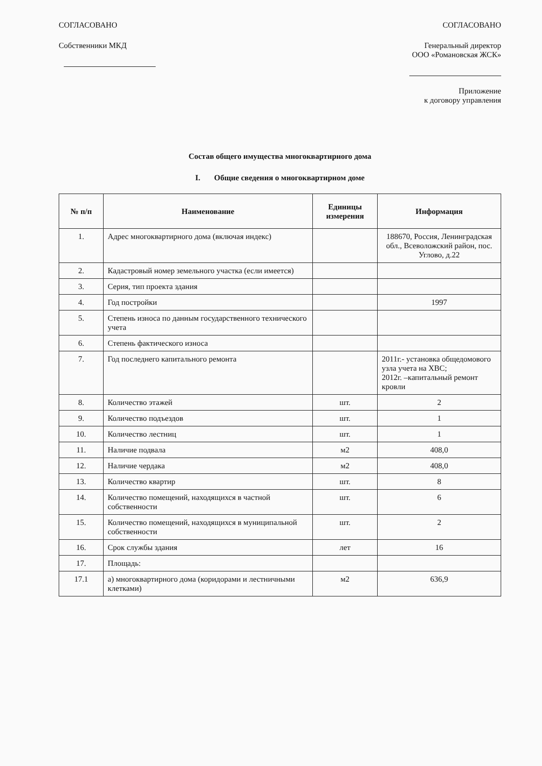СОГЛАСОВАНО
Собственники МКД
СОГЛАСОВАНО
Генеральный директор
ООО «Романовская ЖСК»
Приложение
к договору управления
Состав общего имущества многоквартирного дома
I. Общие сведения о многоквартирном доме
| № п/п | Наименование | Единицы измерения | Информация |
| --- | --- | --- | --- |
| 1. | Адрес многоквартирного дома (включая индекс) | | 188670, Россия, Ленинградская обл., Всеволожский район, пос. Углово, д.22 |
| 2. | Кадастровый номер земельного участка (если имеется) | | |
| 3. | Серия, тип проекта здания | | |
| 4. | Год постройки | | 1997 |
| 5. | Степень износа по данным государственного технического учета | | |
| 6. | Степень фактического износа | | |
| 7. | Год последнего капитального ремонта | | 2011г.- установка общедомового узла учета на ХВС; 2012г. –капитальный ремонт кровли |
| 8. | Количество этажей | шт. | 2 |
| 9. | Количество подъездов | шт. | 1 |
| 10. | Количество лестниц | шт. | 1 |
| 11. | Наличие подвала | м2 | 408,0 |
| 12. | Наличие чердака | м2 | 408,0 |
| 13. | Количество квартир | шт. | 8 |
| 14. | Количество помещений, находящихся в частной собственности | шт. | 6 |
| 15. | Количество помещений, находящихся в муниципальной собственности | шт. | 2 |
| 16. | Срок службы здания | лет | 16 |
| 17. | Площадь: | | |
| 17.1 | а) многоквартирного дома (коридорами и лестничными клетками) | м2 | 636,9 |